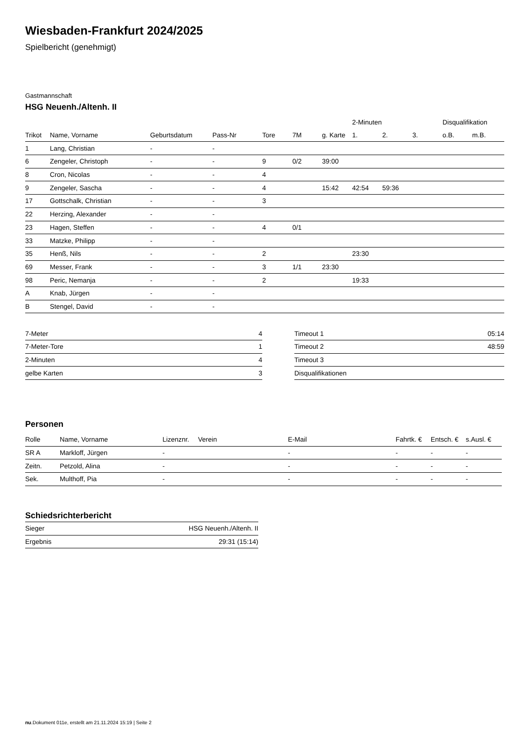Wiesbaden-Frankfurt 2024/2025
Spielbericht (genehmigt)
Gastmannschaft
HSG Neuenh./Altenh. II
| | | | | | | | 2-Minuten | | | Disqualifikation | |
| --- | --- | --- | --- | --- | --- | --- | --- | --- | --- | --- | --- |
| Trikot | Name, Vorname | Geburtsdatum | Pass-Nr | Tore | 7M | g. Karte | 1. | 2. | 3. | o.B. | m.B. |
| 1 | Lang, Christian | - | - | | | | | | | | |
| 6 | Zengeler, Christoph | - | - | 9 | 0/2 | 39:00 | | | | | |
| 8 | Cron, Nicolas | - | - | 4 | | | | | | | |
| 9 | Zengeler, Sascha | - | - | 4 | | 15:42 | 42:54 | 59:36 | | | |
| 17 | Gottschalk, Christian | - | - | 3 | | | | | | | |
| 22 | Herzing, Alexander | - | - | | | | | | | | |
| 23 | Hagen, Steffen | - | - | 4 | 0/1 | | | | | | |
| 33 | Matzke, Philipp | - | - | | | | | | | | |
| 35 | Henß, Nils | - | - | 2 | | | 23:30 | | | | |
| 69 | Messer, Frank | - | - | 3 | 1/1 | 23:30 | | | | | |
| 98 | Peric, Nemanja | - | - | 2 | | | 19:33 | | | | |
| A | Knab, Jürgen | - | - | | | | | | | | |
| B | Stengel, David | - | - | | | | | | | | |
| 7-Meter | 4 |
| 7-Meter-Tore | 1 |
| 2-Minuten | 4 |
| gelbe Karten | 3 |
| Timeout 1 | 05:14 |
| Timeout 2 | 48:59 |
| Timeout 3 | |
| Disqualifikationen | |
Personen
| Rolle | Name, Vorname | Lizenznr. | Verein | E-Mail | Fahrtk. € | Entsch. € | s.Ausl. € |
| --- | --- | --- | --- | --- | --- | --- | --- |
| SR A | Markloff, Jürgen | - | | - | - | - | - |
| Zeitn. | Petzold, Alina | - | | - | - | - | - |
| Sek. | Multhoff, Pia | - | | - | - | - | - |
Schiedsrichterbericht
| Sieger | HSG Neuenh./Altenh. II |
| Ergebnis | 29:31 (15:14) |
nu.Dokument 011e, erstellt am 21.11.2024 15:19 | Seite 2